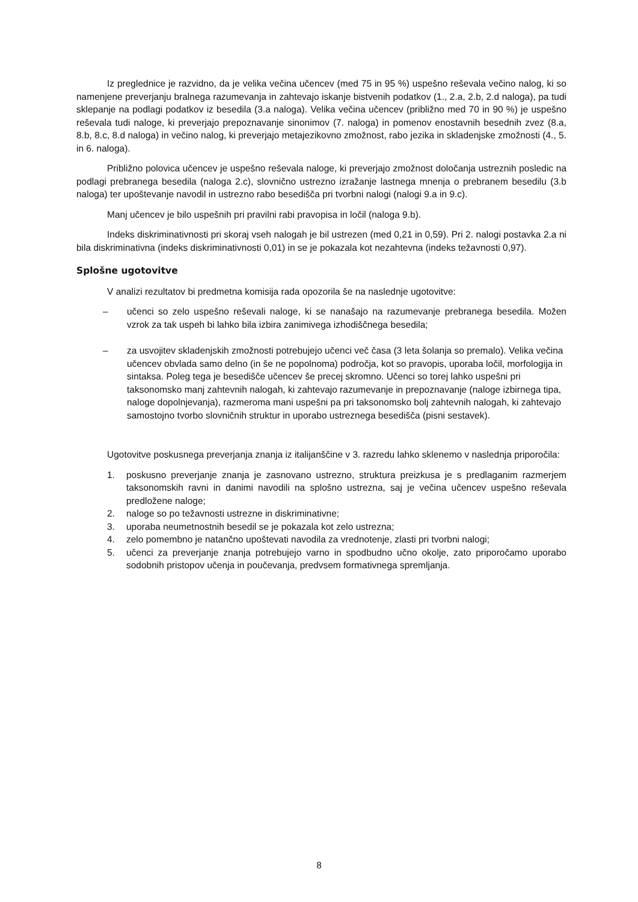Iz preglednice je razvidno, da je velika večina učencev (med 75 in 95 %) uspešno reševala večino nalog, ki so namenjene preverjanju bralnega razumevanja in zahtevajo iskanje bistvenih podatkov (1., 2.a, 2.b, 2.d naloga), pa tudi sklepanje na podlagi podatkov iz besedila (3.a naloga). Velika večina učencev (približno med 70 in 90 %) je uspešno reševala tudi naloge, ki preverjajo prepoznavanje sinonimov (7. naloga) in pomenov enostavnih besednih zvez (8.a, 8.b, 8.c, 8.d naloga) in večino nalog, ki preverjajo metajezikovno zmožnost, rabo jezika in skladenjske zmožnosti (4., 5. in 6. naloga).
Približno polovica učencev je uspešno reševala naloge, ki preverjajo zmožnost določanja ustreznih posledic na podlagi prebranega besedila (naloga 2.c), slovnično ustrezno izražanje lastnega mnenja o prebranem besedilu (3.b naloga) ter upoštevanje navodil in ustrezno rabo besedišča pri tvorbni nalogi (nalogi 9.a in 9.c).
Manj učencev je bilo uspešnih pri pravilni rabi pravopisa in ločil (naloga 9.b).
Indeks diskriminativnosti pri skoraj vseh nalogah je bil ustrezen (med 0,21 in 0,59). Pri 2. nalogi postavka 2.a ni bila diskriminativna (indeks diskriminativnosti 0,01) in se je pokazala kot nezahtevna (indeks težavnosti 0,97).
Splošne ugotovitve
V analizi rezultatov bi predmetna komisija rada opozorila še na naslednje ugotovitve:
– učenci so zelo uspešno reševali naloge, ki se nanašajo na razumevanje prebranega besedila. Možen vzrok za tak uspeh bi lahko bila izbira zanimivega izhodiščnega besedila;
– za usvojitev skladenjskih zmožnosti potrebujejo učenci več časa (3 leta šolanja so premalo). Velika večina učencev obvlada samo delno (in še ne popolnoma) področja, kot so pravopis, uporaba ločil, morfologija in sintaksa. Poleg tega je besedišče učencev še precej skromno. Učenci so torej lahko uspešni pri taksonomsko manj zahtevnih nalogah, ki zahtevajo razumevanje in prepoznavanje (naloge izbirnega tipa, naloge dopolnjevanja), razmeroma mani uspešni pa pri taksonomsko bolj zahtevnih nalogah, ki zahtevajo samostojno tvorbo slovničnih struktur in uporabo ustreznega besedišča (pisni sestavek).
Ugotovitve poskusnega preverjanja znanja iz italijanščine v 3. razredu lahko sklenemo v naslednja priporočila:
1. poskusno preverjanje znanja je zasnovano ustrezno, struktura preizkusa je s predlaganim razmerjem taksonomskih ravni in danimi navodili na splošno ustrezna, saj je večina učencev uspešno reševala predložene naloge;
2. naloge so po težavnosti ustrezne in diskriminativne;
3. uporaba neumetnostnih besedil se je pokazala kot zelo ustrezna;
4. zelo pomembno je natančno upoštevati navodila za vrednotenje, zlasti pri tvorbni nalogi;
5. učenci za preverjanje znanja potrebujejo varno in spodbudno učno okolje, zato priporočamo uporabo sodobnih pristopov učenja in poučevanja, predvsem formativnega spremljanja.
8